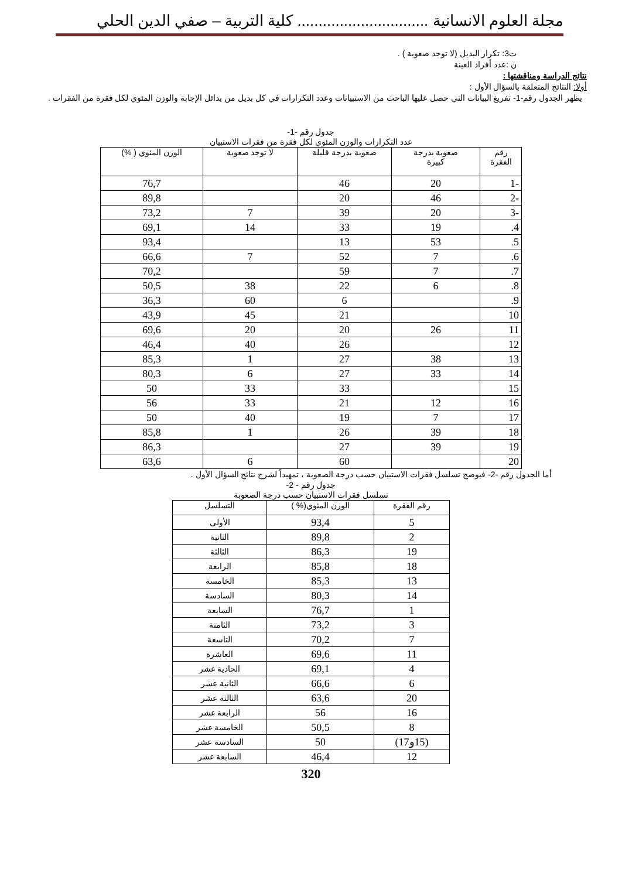مجلة العلوم الانسانية ............................... كلية التربية – صفي الدين الحلي
ت3: تكرار البديل (لا توجد صعوبة ) .
ن :عدد أفراد العينة
نتائج الدراسة ومناقشتها :
أولا: النتائج المتعلقة بالسؤال الأول :
يظهر الجدول رقم-1- تفريغ البيانات التي حصل عليها الباحث من الاستبيانات وعدد التكرارات في كل بديل من بدائل الإجابة والوزن المئوي لكل فقرة من الفقرات .
جدول رقم -1-
عدد التكرارات والوزن المئوي لكل فقرة من فقرات الاستبيان
| رقم الفقرة | صعوبة بدرجة كبيرة | صعوبة بدرجة قليلة | لا توجد صعوبة | الوزن المئوي ( %) |
| --- | --- | --- | --- | --- |
| -1 | 20 | 46 | | 76,7 |
| -2 | 46 | 20 | | 89,8 |
| -3 | 20 | 39 | 7 | 73,2 |
| 4. | 19 | 33 | 14 | 69,1 |
| 5. | 53 | 13 | | 93,4 |
| 6. | 7 | 52 | 7 | 66,6 |
| 7. | 7 | 59 | | 70,2 |
| 8. | 6 | 22 | 38 | 50,5 |
| 9. | | 6 | 60 | 36,3 |
| 10 | | 21 | 45 | 43,9 |
| 11 | 26 | 20 | 20 | 69,6 |
| 12 | | 26 | 40 | 46,4 |
| 13 | 38 | 27 | 1 | 85,3 |
| 14 | 33 | 27 | 6 | 80,3 |
| 15 | | 33 | 33 | 50 |
| 16 | 12 | 21 | 33 | 56 |
| 17 | 7 | 19 | 40 | 50 |
| 18 | 39 | 26 | 1 | 85,8 |
| 19 | 39 | 27 | | 86,3 |
| 20 | | 60 | 6 | 63,6 |
أما الجدول رقم -2- فيوضح تسلسل فقرات الاستبيان حسب درجة الصعوبة ، تمهيداً لشرح نتائج السؤال الأول .
جدول رقم - 2-
تسلسل فقرات الاستبيان حسب درجة الصعوبة
| رقم الفقرة | الوزن المئوي(% ) | التسلسل |
| --- | --- | --- |
| 5 | 93,4 | الأولى |
| 2 | 89,8 | الثانية |
| 19 | 86,3 | الثالثة |
| 18 | 85,8 | الرابعة |
| 13 | 85,3 | الخامسة |
| 14 | 80,3 | السادسة |
| 1 | 76,7 | السابعة |
| 3 | 73,2 | الثامنة |
| 7 | 70,2 | التاسعة |
| 11 | 69,6 | العاشرة |
| 4 | 69,1 | الحادية عشر |
| 6 | 66,6 | الثانية عشر |
| 20 | 63,6 | الثالثة عشر |
| 16 | 56 | الرابعة عشر |
| 8 | 50,5 | الخامسة عشر |
| (15و17) | 50 | السادسة عشر |
| 12 | 46,4 | السابعة عشر |
320